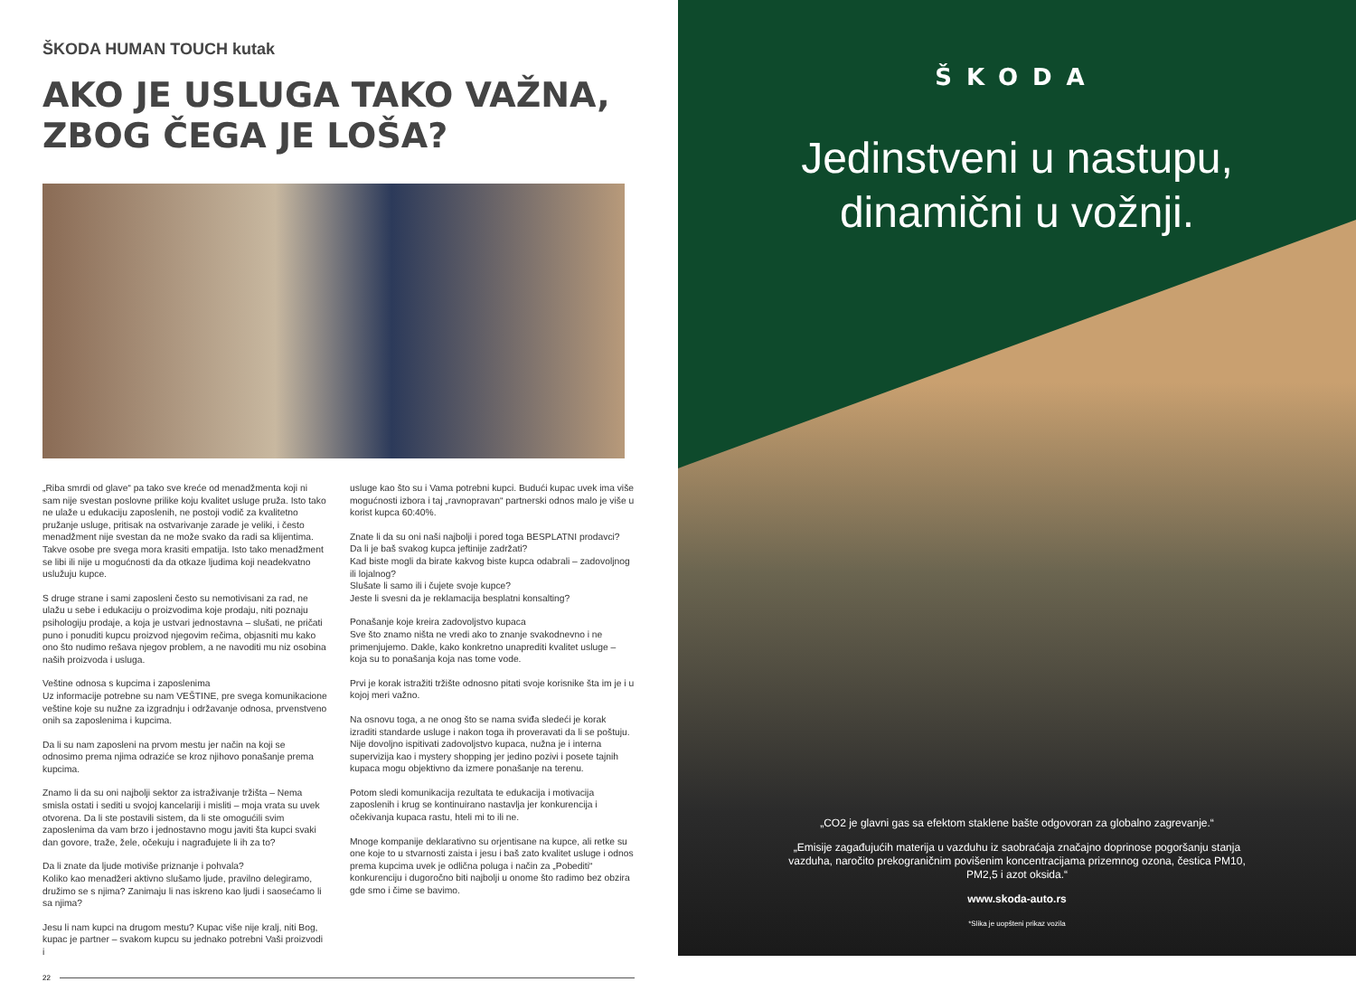ŠKODA HUMAN TOUCH kutak
AKO JE USLUGA TAKO VAŽNA,
ZBOG ČEGA JE LOŠA?
„Riba smrdi od glave“ pa tako sve kreće od menadžmenta koji ni sam nije svestan poslovne prilike koju kvalitet usluge pruža. Isto tako ne ulaže u edukaciju zaposlenih, ne postoji vodič za kvalitetno pružanje usluge, pritisak na ostvarivanje zarade je veliki, i često menadžment nije svestan da ne može svako da radi sa klijentima. Takve osobe pre svega mora krasiti empatija. Isto tako menadžment se libi ili nije u mogućnosti da da otkaze ljudima koji neadekvatno uslužuju kupce.
S druge strane i sami zaposleni često su nemotivisani za rad, ne ulažu u sebe i edukaciju o proizvodima koje prodaju, niti poznaju psihologiju prodaje, a koja je ustvari jednostavna – slušati, ne pričati puno i ponuditi kupcu proizvod njegovim rečima, objasniti mu kako ono što nudimo rešava njegov problem, a ne navoditi mu niz osobina naših proizvoda i usluga.
Veštine odnosa s kupcima i zaposlenima
Uz informacije potrebne su nam VEŠTINE, pre svega komunikacione veštine koje su nužne za izgradnju i održavanje odnosa, prvenstveno onih sa zaposlenima i kupcima.
Da li su nam zaposleni na prvom mestu jer način na koji se odnosimo prema njima odraziće se kroz njihovo ponašanje prema kupcima.
Znamo li da su oni najbolji sektor za istraživanje tržišta – Nema smisla ostati i sediti u svojoj kancelariji i misliti – moja vrata su uvek otvorena. Da li ste postavili sistem, da li ste omogućili svim zaposlenima da vam brzo i jednostavno mogu javiti šta kupci svaki dan govore, traže, žele, očekuju i nagrađujete li ih za to?
Da li znate da ljude motiviše priznanje i pohvala?
Koliko kao menadžeri aktivno slušamo ljude, pravilno delegiramo, družimo se s njima? Zanimaju li nas iskreno kao ljudi i saosećamo li sa njima?
Jesu li nam kupci na drugom mestu? Kupac više nije kralj, niti Bog, kupac je partner – svakom kupcu su jednako potrebni Vaši proizvodi i
usluge kao što su i Vama potrebni kupci. Budući kupac uvek ima više mogućnosti izbora i taj „ravnopravan“ partnerski odnos malo je više u korist kupca 60:40%.
Znate li da su oni naši najbolji i pored toga BESPLATNI prodavci?
Da li je baš svakog kupca jeftinije zadržati?
Kad biste mogli da birate kakvog biste kupca odabrali – zadovoljnog ili lojalnog?
Slušate li samo ili i čujete svoje kupce?
Jeste li svesni da je reklamacija besplatni konsalting?
Ponašanje koje kreira zadovoljstvo kupaca
Sve što znamo ništa ne vredi ako to znanje svakodnevno i ne primenjujemo. Dakle, kako konkretno unaprediti kvalitet usluge – koja su to ponašanja koja nas tome vode.
Prvi je korak istražiti tržište odnosno pitati svoje korisnike šta im je i u kojoj meri važno.
Na osnovu toga, a ne onog što se nama sviđa sledeći je korak izraditi standarde usluge i nakon toga ih proveravati da li se poštuju. Nije dovoljno ispitivati zadovoljstvo kupaca, nužna je i interna supervizija kao i mystery shopping jer jedino pozivi i posete tajnih kupaca mogu objektivno da izmere ponašanje na terenu.
Potom sledi komunikacija rezultata te edukacija i motivacija zaposlenih i krug se kontinuirano nastavlja jer konkurencija i očekivanja kupaca rastu, hteli mi to ili ne.
Mnoge kompanije deklarativno su orjentisane na kupce, ali retke su one koje to u stvarnosti zaista i jesu i baš zato kvalitet usluge i odnos prema kupcima uvek je odlična poluga i način za „Pobediti“ konkurenciju i dugoročno biti najbolji u onome što radimo bez obzira gde smo i čime se bavimo.
22
ŠKODA
Jedinstveni u nastupu,
dinamični u vožnji.
„CO2 je glavni gas sa efektom staklene bašte odgovoran za globalno zagrevanje.“
„Emisije zagađujućih materija u vazduhu iz saobraćaja značajno doprinose pogoršanju stanja
vazduha, naročito prekograničnim povišenim koncentracijama prizemnog ozona, čestica PM10,
PM2,5 i azot oksida.“
www.skoda-auto.rs
*Slika je uopšteni prikaz vozila